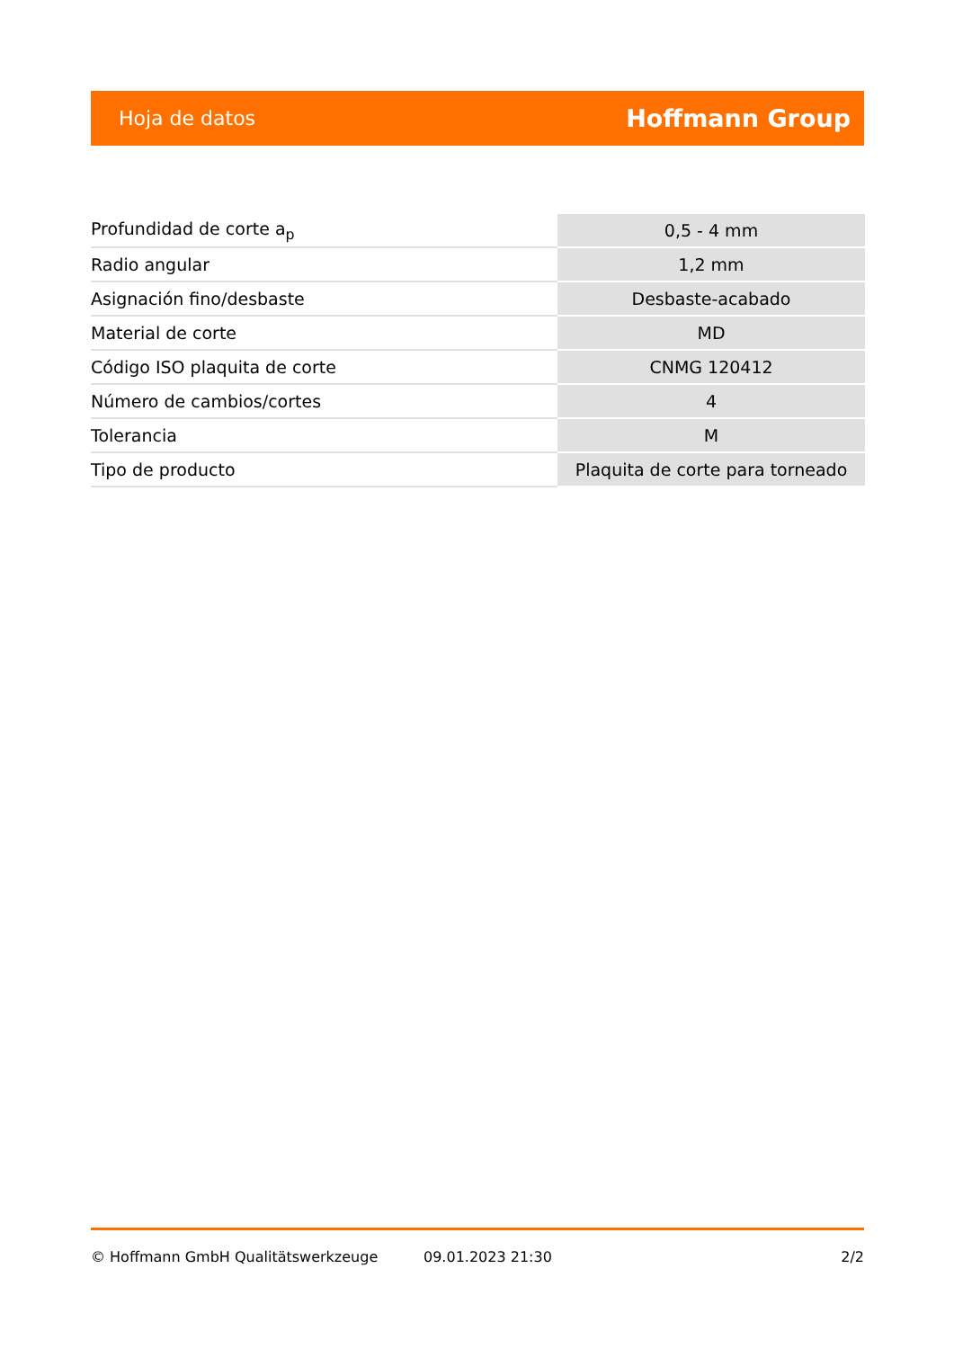Hoja de datos Hoffmann Group
| Profundidad de corte a<sub>p</sub> | 0,5 - 4 mm |
| Radio angular | 1,2 mm |
| Asignación fino/desbaste | Desbaste-acabado |
| Material de corte | MD |
| Código ISO plaquita de corte | CNMG 120412 |
| Número de cambios/cortes | 4 |
| Tolerancia | M |
| Tipo de producto | Plaquita de corte para torneado |
© Hoffmann GmbH Qualitätswerkzeuge 09.01.2023 21:30 2/2